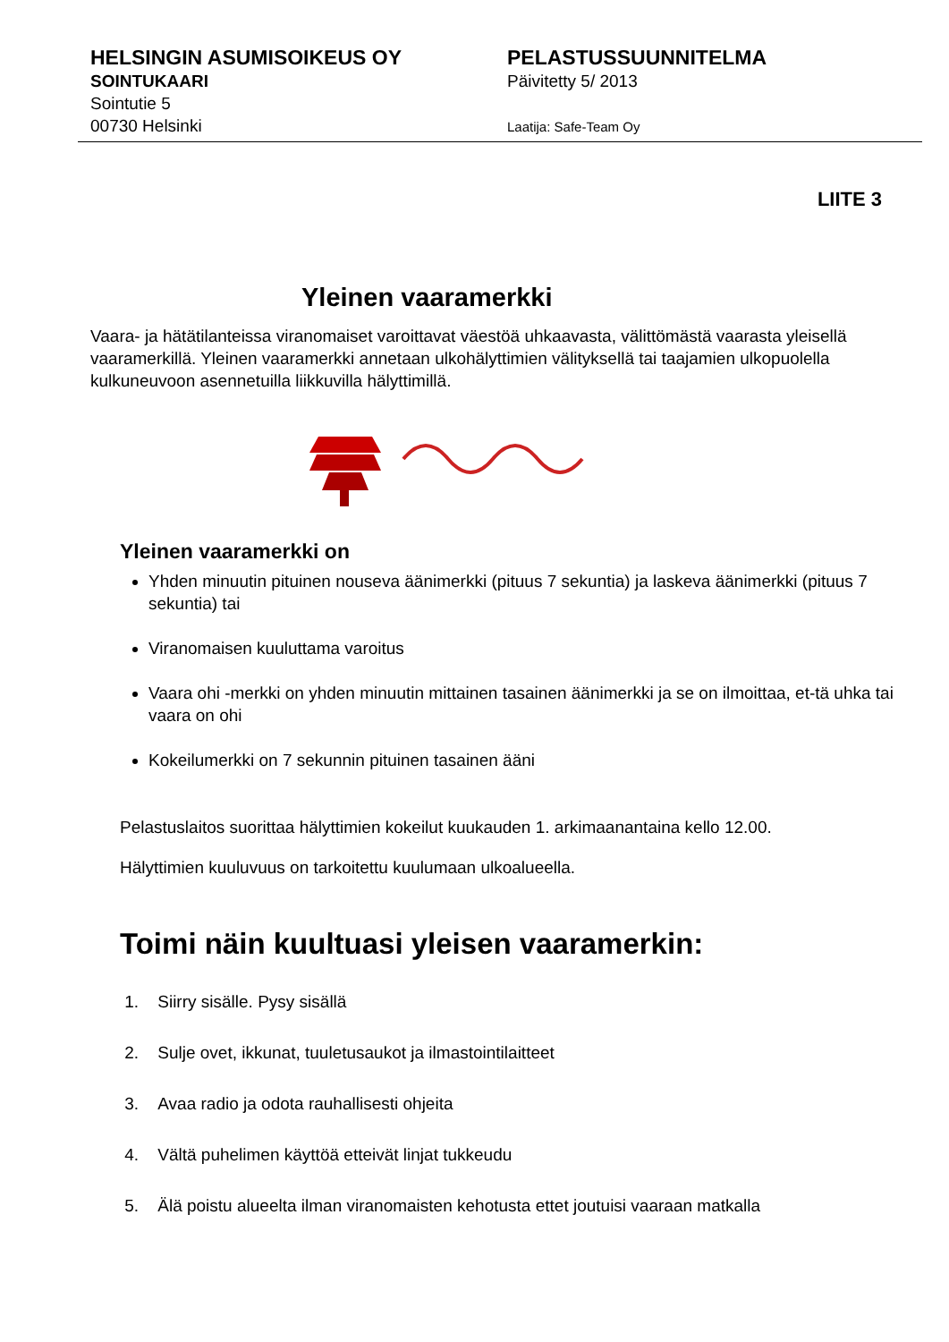HELSINGIN ASUMISOIKEUS OY
SOINTUKAARI
Sointutie 5
00730 Helsinki
PELASTUSSUUNNITELMA
Päivitetty 5/ 2013
Laatija: Safe-Team Oy
LIITE 3
Yleinen vaaramerkki
Vaara- ja hätätilanteissa viranomaiset varoittavat väestöä uhkaavasta, välittömästä vaarasta yleisellä vaaramerkillä. Yleinen vaaramerkki annetaan ulkohälyttimien välityksellä tai taajamien ulkopuolella kulkuneuvoon asennetuilla liikkuvilla hälyttimillä.
Yleinen vaaramerkki on
Yhden minuutin pituinen nouseva äänimerkki (pituus 7 sekuntia) ja laskeva äänimerkki (pituus 7 sekuntia) tai
Viranomaisen kuuluttama varoitus
Vaara ohi -merkki on yhden minuutin mittainen tasainen äänimerkki ja se on ilmoittaa, et-tä uhka tai vaara on ohi
Kokeilumerkki on 7 sekunnin pituinen tasainen ääni
Pelastuslaitos suorittaa hälyttimien kokeilut kuukauden 1. arkimaanantaina kello 12.00.
Hälyttimien kuuluvuus on tarkoitettu kuulumaan ulkoalueella.
Toimi näin kuultuasi yleisen vaaramerkin:
1. Siirry sisälle. Pysy sisällä
2. Sulje ovet, ikkunat, tuuletusaukot ja ilmastointilaitteet
3. Avaa radio ja odota rauhallisesti ohjeita
4. Vältä puhelimen käyttöä etteivät linjat tukkeudu
5. Älä poistu alueelta ilman viranomaisten kehotusta ettet joutuisi vaaraan matkalla